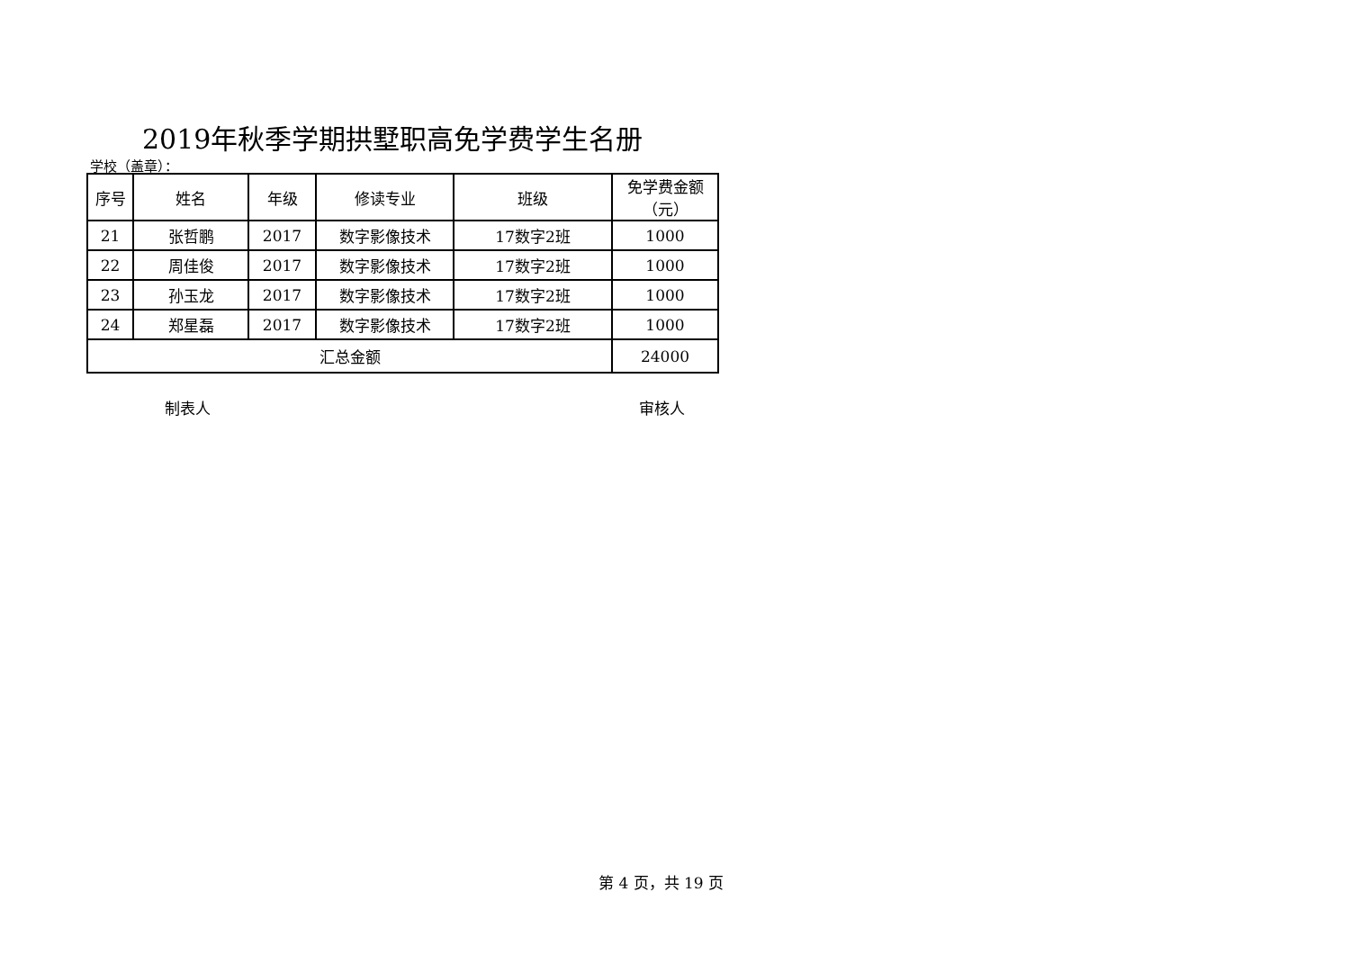2019年秋季学期拱墅职高免学费学生名册
学校（盖章）：
| 序号 | 姓名 | 年级 | 修读专业 | 班级 | 免学费金额 （元） |
| --- | --- | --- | --- | --- | --- |
| 21 | 张哲鹏 | 2017 | 数字影像技术 | 17数字2班 | 1000 |
| 22 | 周佳俊 | 2017 | 数字影像技术 | 17数字2班 | 1000 |
| 23 | 孙玉龙 | 2017 | 数字影像技术 | 17数字2班 | 1000 |
| 24 | 郑星磊 | 2017 | 数字影像技术 | 17数字2班 | 1000 |
| 汇总金额 | | | | | 24000 |
制表人 审核人
第 4 页，共 19 页